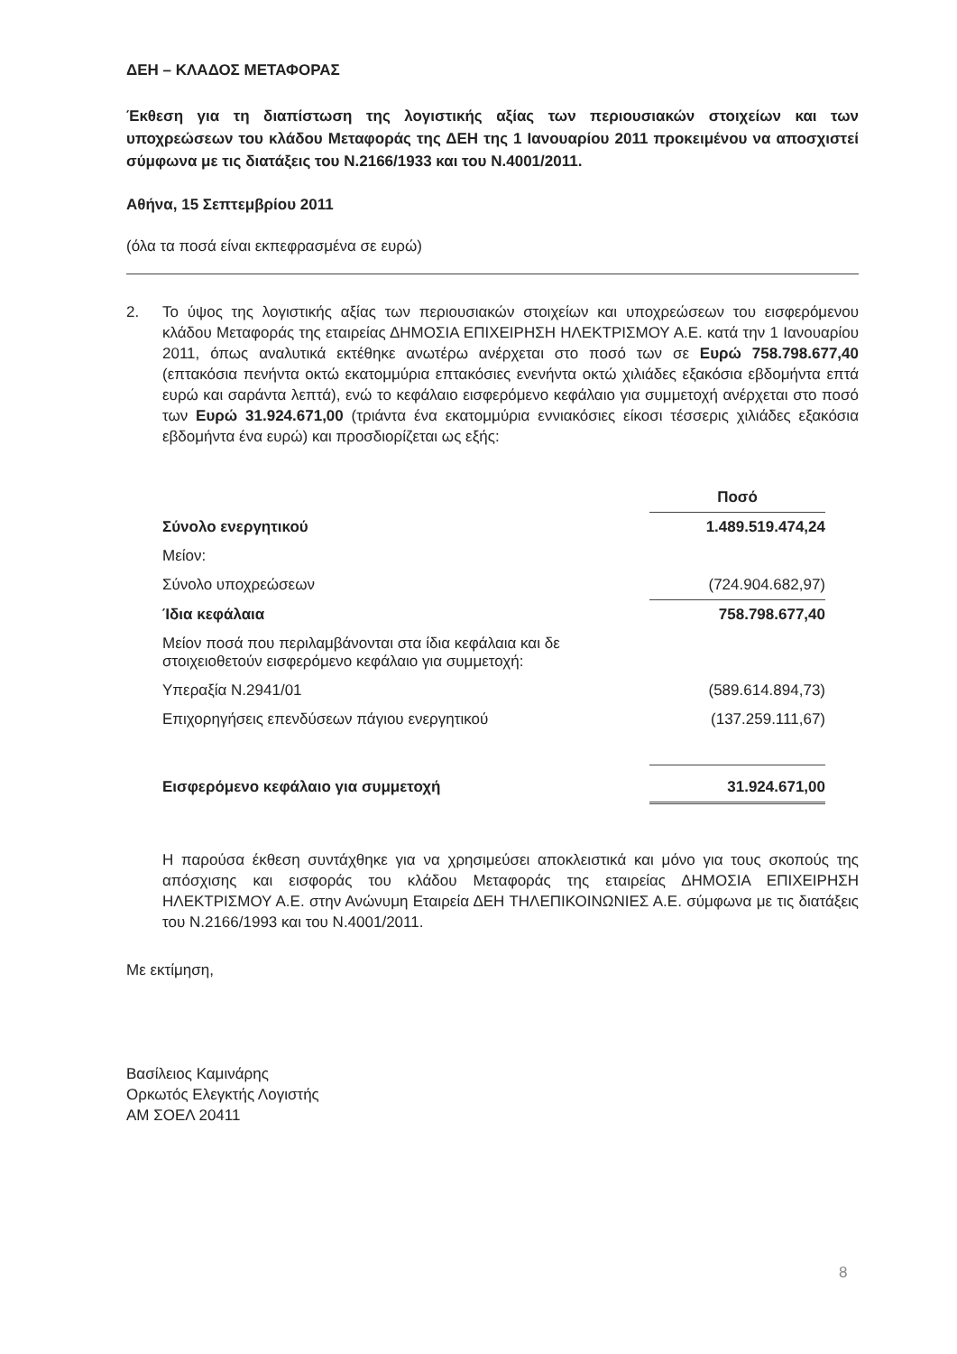ΔΕΗ – ΚΛΑΔΟΣ ΜΕΤΑΦΟΡΑΣ
Έκθεση για τη διαπίστωση της λογιστικής αξίας των περιουσιακών στοιχείων και των υποχρεώσεων του κλάδου Μεταφοράς της ΔΕΗ της 1 Ιανουαρίου 2011 προκειμένου να αποσχιστεί σύμφωνα με τις διατάξεις του Ν.2166/1933 και του Ν.4001/2011.
Αθήνα, 15 Σεπτεμβρίου 2011
(όλα τα ποσά είναι εκπεφρασμένα σε ευρώ)
2. Το ύψος της λογιστικής αξίας των περιουσιακών στοιχείων και υποχρεώσεων του εισφερόμενου κλάδου Μεταφοράς της εταιρείας ΔΗΜΟΣΙΑ ΕΠΙΧΕΙΡΗΣΗ ΗΛΕΚΤΡΙΣΜΟΥ Α.Ε. κατά την 1 Ιανουαρίου 2011, όπως αναλυτικά εκτέθηκε ανωτέρω ανέρχεται στο ποσό των σε Ευρώ 758.798.677,40 (επτακόσια πενήντα οκτώ εκατομμύρια επτακόσιες ενενήντα οκτώ χιλιάδες εξακόσια εβδομήντα επτά ευρώ και σαράντα λεπτά), ενώ το κεφάλαιο εισφερόμενο κεφάλαιο για συμμετοχή ανέρχεται στο ποσό των Ευρώ 31.924.671,00 (τριάντα ένα εκατομμύρια εννιακόσιες είκοσι τέσσερις χιλιάδες εξακόσια εβδομήντα ένα ευρώ) και προσδιορίζεται ως εξής:
| | Ποσό |
| --- | --- |
| Σύνολο ενεργητικού | 1.489.519.474,24 |
| Μείον: | |
| Σύνολο υποχρεώσεων | (724.904.682,97) |
| Ίδια κεφάλαια | 758.798.677,40 |
| Μείον ποσά που περιλαμβάνονται στα ίδια κεφάλαια και δε στοιχειοθετούν εισφερόμενο κεφάλαιο για συμμετοχή: | |
| Υπεραξία Ν.2941/01 | (589.614.894,73) |
| Επιχορηγήσεις επενδύσεων πάγιου ενεργητικού | (137.259.111,67) |
| Εισφερόμενο κεφάλαιο για συμμετοχή | 31.924.671,00 |
Η παρούσα έκθεση συντάχθηκε για να χρησιμεύσει αποκλειστικά και μόνο για τους σκοπούς της απόσχισης και εισφοράς του κλάδου Μεταφοράς της εταιρείας ΔΗΜΟΣΙΑ ΕΠΙΧΕΙΡΗΣΗ ΗΛΕΚΤΡΙΣΜΟΥ Α.Ε. στην Ανώνυμη Εταιρεία ΔΕΗ ΤΗΛΕΠΙΚΟΙΝΩΝΙΕΣ Α.Ε. σύμφωνα με τις διατάξεις του Ν.2166/1993 και του Ν.4001/2011.
Με εκτίμηση,
Βασίλειος Καμινάρης
Ορκωτός Ελεγκτής Λογιστής
ΑΜ ΣΟΕΛ 20411
8